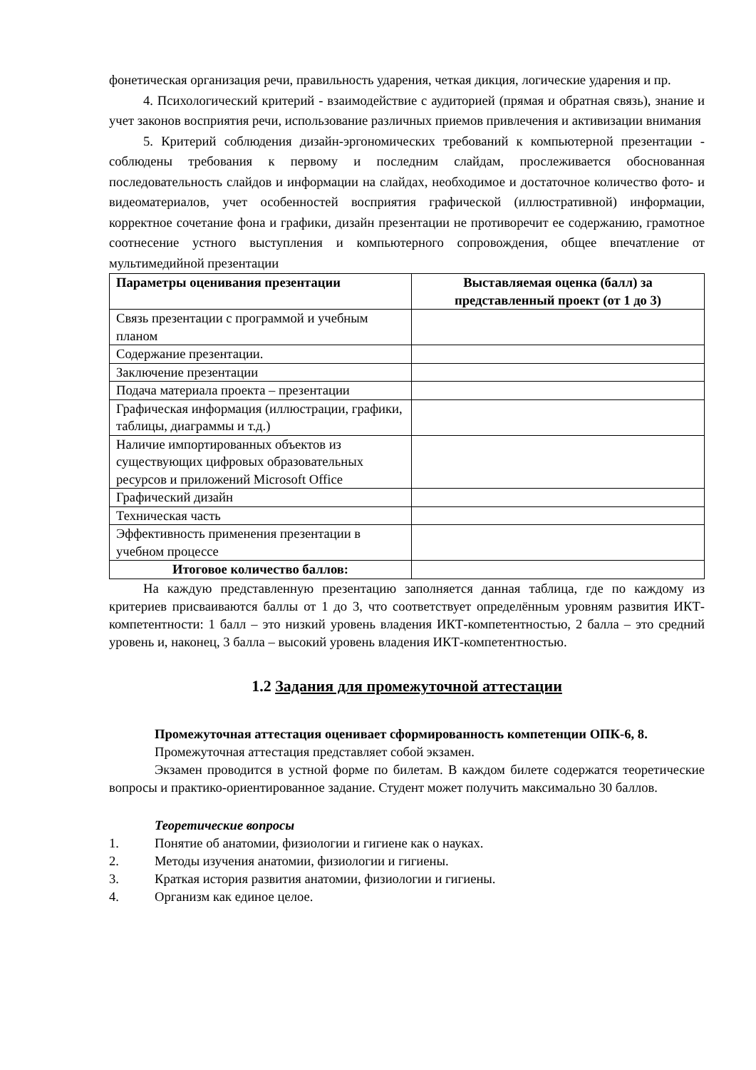фонетическая организация речи, правильность ударения, четкая дикция, логические ударения и пр.
4. Психологический критерий - взаимодействие с аудиторией (прямая и обратная связь), знание и учет законов восприятия речи, использование различных приемов привлечения и активизации внимания
5. Критерий соблюдения дизайн-эргономических требований к компьютерной презентации - соблюдены требования к первому и последним слайдам, прослеживается обоснованная последовательность слайдов и информации на слайдах, необходимое и достаточное количество фото- и видеоматериалов, учет особенностей восприятия графической (иллюстративной) информации, корректное сочетание фона и графики, дизайн презентации не противоречит ее содержанию, грамотное соотнесение устного выступления и компьютерного сопровождения, общее впечатление от мультимедийной презентации
| Параметры оценивания презентации | Выставляемая оценка (балл) за представленный проект (от 1 до 3) |
| --- | --- |
| Связь презентации с программой и учебным планом | |
| Содержание презентации. | |
| Заключение презентации | |
| Подача материала проекта – презентации | |
| Графическая информация (иллюстрации, графики, таблицы, диаграммы и т.д.) | |
| Наличие импортированных объектов из существующих цифровых образовательных ресурсов и приложений Microsoft Office | |
| Графический дизайн | |
| Техническая часть | |
| Эффективность применения презентации в учебном процессе | |
| Итоговое количество баллов: | |
На каждую представленную презентацию заполняется данная таблица, где по каждому из критериев присваиваются баллы от 1 до 3, что соответствует определённым уровням развития ИКТ-компетентности: 1 балл – это низкий уровень владения ИКТ-компетентностью, 2 балла – это средний уровень и, наконец, 3 балла – высокий уровень владения ИКТ-компетентностью.
1.2 Задания для промежуточной аттестации
Промежуточная аттестация оценивает сформированность компетенции ОПК-6, 8.
Промежуточная аттестация представляет собой экзамен.
Экзамен проводится в устной форме по билетам. В каждом билете содержатся теоретические вопросы и практико-ориентированное задание. Студент может получить максимально 30 баллов.
Теоретические вопросы
1. Понятие об анатомии, физиологии и гигиене как о науках.
2. Методы изучения анатомии, физиологии и гигиены.
3. Краткая история развития анатомии, физиологии и гигиены.
4. Организм как единое целое.